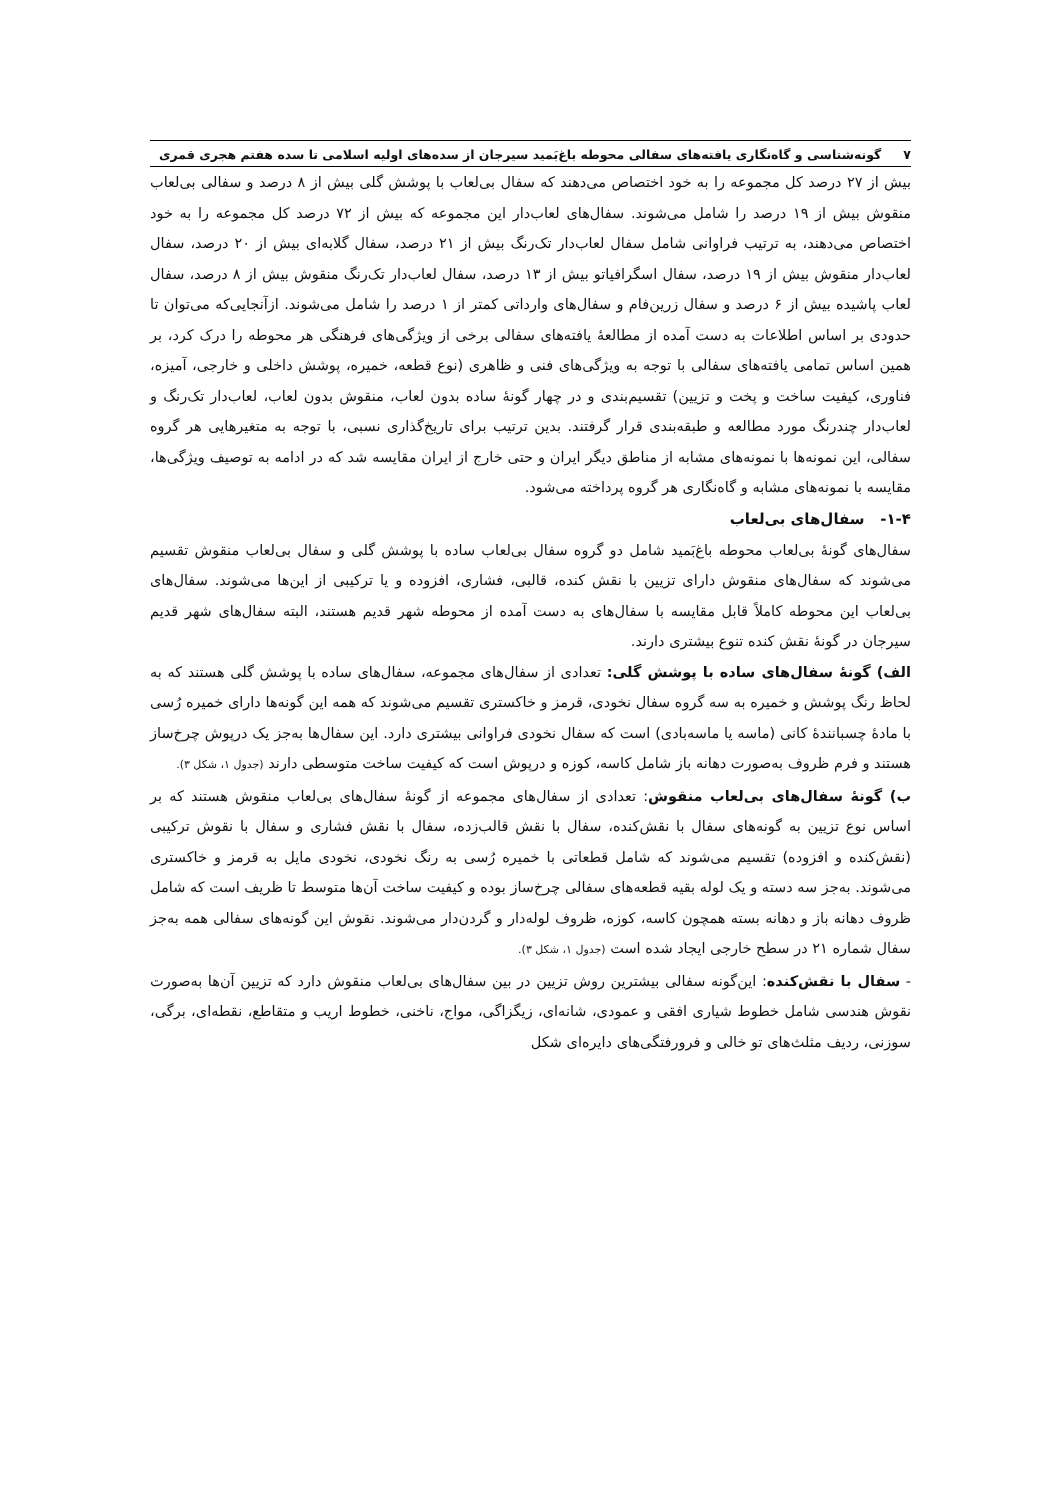۷ گونه‌شناسی و گاه‌نگاری یافته‌های سفالی محوطه باغ‌بَمید سیرجان از سده‌های اولیه اسلامی تا سده هفتم هجری قمری
بیش از ۲۷ درصد کل مجموعه را به خود اختصاص می‌دهند که سفال بی‌لعاب با پوشش گلی بیش از ۸ درصد و سفالی بی‌لعاب منقوش بیش از ۱۹ درصد را شامل می‌شوند. سفال‌های لعاب‌دار این مجموعه که بیش از ۷۲ درصد کل مجموعه را به خود اختصاص می‌دهند، به ترتیب فراوانی شامل سفال لعاب‌دار تک‌رنگ بیش از ۲۱ درصد، سفال گلابه‌ای بیش از ۲۰ درصد، سفال لعاب‌دار منقوش بیش از ۱۹ درصد، سفال اسگرافیاتو بیش از ۱۳ درصد، سفال لعاب‌دار تک‌رنگ منقوش بیش از ۸ درصد، سفال لعاب پاشیده بیش از ۶ درصد و سفال زرین‌فام و سفال‌های وارداتی کمتر از ۱ درصد را شامل می‌شوند. ازآنجایی‌که می‌توان تا حدودی بر اساس اطلاعات به دست آمده از مطالعهٔ یافته‌های سفالی برخی از ویژگی‌های فرهنگی هر محوطه را درک کرد، بر همین اساس تمامی یافته‌های سفالی با توجه به ویژگی‌های فنی و ظاهری (نوع قطعه، خمیره، پوشش داخلی و خارجی، آمیزه، فناوری، کیفیت ساخت و پخت و تزیین) تقسیم‌بندی و در چهار گونهٔ ساده بدون لعاب، منقوش بدون لعاب، لعاب‌دار تک‌رنگ و لعاب‌دار چندرنگ مورد مطالعه و طبقه‌بندی قرار گرفتند. بدین ترتیب برای تاریخ‌گذاری نسبی، با توجه به متغیرهایی هر گروه سفالی، این نمونه‌ها با نمونه‌های مشابه از مناطق دیگر ایران و حتی خارج از ایران مقایسه شد که در ادامه به توصیف ویژگی‌ها، مقایسه با نمونه‌های مشابه و گاه‌نگاری هر گروه پرداخته می‌شود.
۱-۴- سفال‌های بی‌لعاب
سفال‌های گونهٔ بی‌لعاب محوطه باغ‌بَمید شامل دو گروه سفال بی‌لعاب ساده با پوشش گلی و سفال بی‌لعاب منقوش تقسیم می‌شوند که سفال‌های منقوش دارای تزیین با نقش کنده، قالبی، فشاری، افزوده و یا ترکیبی از این‌ها می‌شوند. سفال‌های بی‌لعاب این محوطه کاملاً قابل مقایسه با سفال‌های به دست آمده از محوطه شهر قدیم هستند، البته سفال‌های شهر قدیم سیرجان در گونهٔ نقش کنده تنوع بیشتری دارند.
الف) گونهٔ سفال‌های ساده با پوشش گلی: تعدادی از سفال‌های مجموعه، سفال‌های ساده با پوشش گلی هستند که به لحاظ رنگ پوشش و خمیره به سه گروه سفال نخودی، قرمز و خاکستری تقسیم می‌شوند که همه این گونه‌ها دارای خمیره رُسی با مادهٔ چسبانندهٔ کانی (ماسه یا ماسه‌بادی) است که سفال نخودی فراوانی بیشتری دارد. این سفال‌ها به‌جز یک درپوش چرخ‌ساز هستند و فرم ظروف به‌صورت دهانه باز شامل کاسه، کوزه و درپوش است که کیفیت ساخت متوسطی دارند (جدول ۱، شکل ۳).
ب) گونهٔ سفال‌های بی‌لعاب منقوش: تعدادی از سفال‌های مجموعه از گونهٔ سفال‌های بی‌لعاب منقوش هستند که بر اساس نوع تزیین به گونه‌های سفال با نقش‌کنده، سفال با نقش قالب‌زده، سفال با نقش فشاری و سفال با نقوش ترکیبی (نقش‌کنده و افزوده) تقسیم می‌شوند که شامل قطعاتی با خمیره رُسی به رنگ نخودی، نخودی مایل به قرمز و خاکستری می‌شوند. به‌جز سه دسته و یک لوله بقیه قطعه‌های سفالی چرخ‌ساز بوده و کیفیت ساخت آن‌ها متوسط تا ظریف است که شامل ظروف دهانه باز و دهانه بسته همچون کاسه، کوزه، ظروف لوله‌دار و گردن‌دار می‌شوند. نقوش این گونه‌های سفالی همه به‌جز سفال شماره ۲۱ در سطح خارجی ایجاد شده است (جدول ۱، شکل ۳).
- سفال با نقش‌کنده: این‌گونه سفالی بیشترین روش تزیین در بین سفال‌های بی‌لعاب منقوش دارد که تزیین آن‌ها به‌صورت نقوش هندسی شامل خطوط شیاری افقی و عمودی، شانه‌ای، زیگزاگی، مواج، ناخنی، خطوط اریب و متقاطع، نقطه‌ای، برگی، سوزنی، ردیف مثلث‌های تو خالی و فرورفتگی‌های دایره‌ای شکل